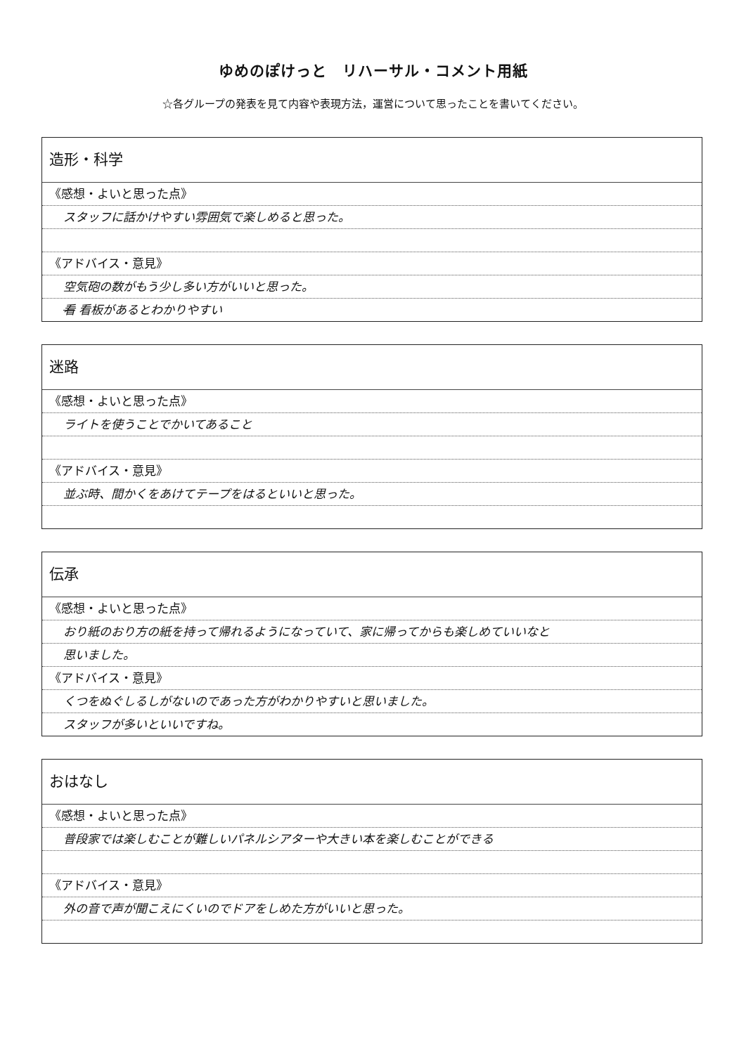ゆめのぽけっと　リハーサル・コメント用紙
☆各グループの発表を見て内容や表現方法，運営について思ったことを書いてください。
造形・科学
《感想・よいと思った点》
スタッフに話かけやすい雰囲気で楽しめると思った。
《アドバイス・意見》
空気砲の数がもう少し多い方がいいと思った。
看 看板があるとわかりやすい
迷路
《感想・よいと思った点》
ライトを使うことでかいてあること
《アドバイス・意見》
並ぶ時、間かくをあけてテープをはるといいと思った。
伝承
《感想・よいと思った点》
おり紙のおり方の紙を持って帰れるようになっていて、家に帰ってからも楽しめていいなと
思いました。
《アドバイス・意見》
くつをぬぐしるしがないのであった方がわかりやすいと思いました。
スタッフが多いといいですね。
おはなし
《感想・よいと思った点》
普段家では楽しむことが難しいパネルシアターや大きい本を楽しむことができる
《アドバイス・意見》
外の音で声が聞こえにくいのでドアをしめた方がいいと思った。